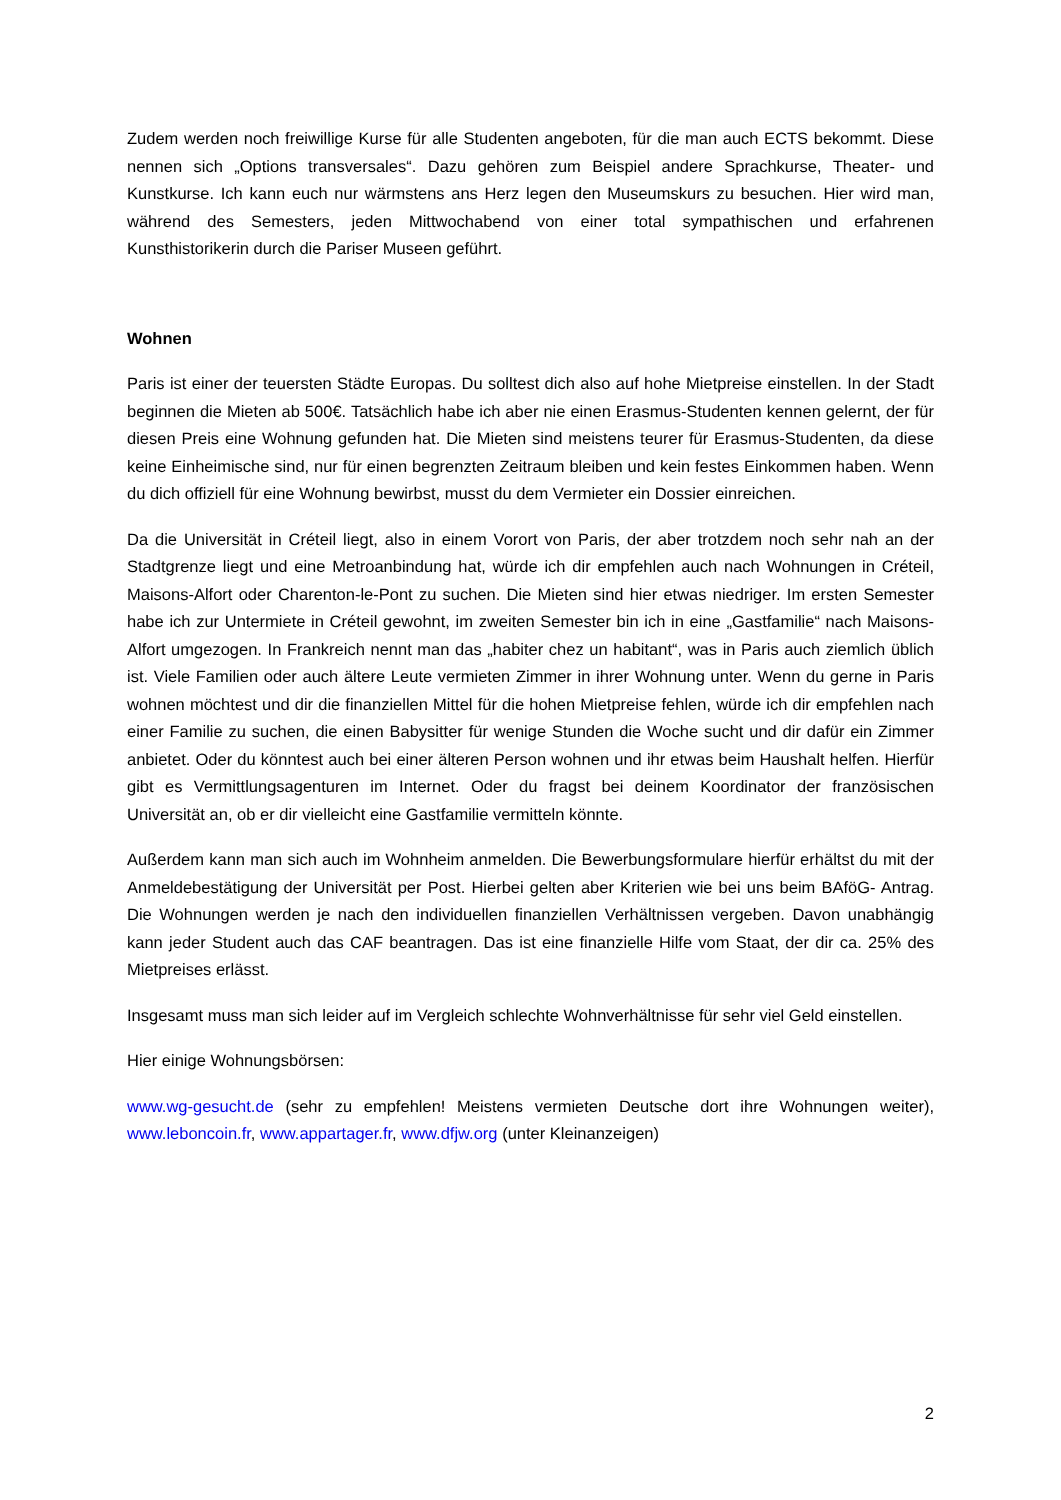Zudem werden noch freiwillige Kurse für alle Studenten angeboten, für die man auch ECTS bekommt. Diese nennen sich „Options transversales“. Dazu gehören zum Beispiel andere Sprachkurse, Theater- und Kunstkurse. Ich kann euch nur wärmstens ans Herz legen den Museumskurs zu besuchen. Hier wird man, während des Semesters, jeden Mittwochabend von einer total sympathischen und erfahrenen Kunsthistorikerin durch die Pariser Museen geführt.
Wohnen
Paris ist einer der teuersten Städte Europas. Du solltest dich also auf hohe Mietpreise einstellen. In der Stadt beginnen die Mieten ab 500€. Tatsächlich habe ich aber nie einen Erasmus-Studenten kennen gelernt, der für diesen Preis eine Wohnung gefunden hat. Die Mieten sind meistens teurer für Erasmus-Studenten, da diese keine Einheimische sind, nur für einen begrenzten Zeitraum bleiben und kein festes Einkommen haben. Wenn du dich offiziell für eine Wohnung bewirbst, musst du dem Vermieter ein Dossier einreichen.
Da die Universität in Créteil liegt, also in einem Vorort von Paris, der aber trotzdem noch sehr nah an der Stadtgrenze liegt und eine Metroanbindung hat, würde ich dir empfehlen auch nach Wohnungen in Créteil, Maisons-Alfort oder Charenton-le-Pont zu suchen. Die Mieten sind hier etwas niedriger. Im ersten Semester habe ich zur Untermiete in Créteil gewohnt, im zweiten Semester bin ich in eine „Gastfamilie“ nach Maisons-Alfort umgezogen. In Frankreich nennt man das „habiter chez un habitant“, was in Paris auch ziemlich üblich ist. Viele Familien oder auch ältere Leute vermieten Zimmer in ihrer Wohnung unter. Wenn du gerne in Paris wohnen möchtest und dir die finanziellen Mittel für die hohen Mietpreise fehlen, würde ich dir empfehlen nach einer Familie zu suchen, die einen Babysitter für wenige Stunden die Woche sucht und dir dafür ein Zimmer anbietet. Oder du könntest auch bei einer älteren Person wohnen und ihr etwas beim Haushalt helfen. Hierfür gibt es Vermittlungsagenturen im Internet. Oder du fragst bei deinem Koordinator der französischen Universität an, ob er dir vielleicht eine Gastfamilie vermitteln könnte.
Außerdem kann man sich auch im Wohnheim anmelden. Die Bewerbungsformulare hierfür erhältst du mit der Anmeldebestätigung der Universität per Post. Hierbei gelten aber Kriterien wie bei uns beim BAföG- Antrag. Die Wohnungen werden je nach den individuellen finanziellen Verhältnissen vergeben. Davon unabhängig kann jeder Student auch das CAF beantragen. Das ist eine finanzielle Hilfe vom Staat, der dir ca. 25% des Mietpreises erlässt.
Insgesamt muss man sich leider auf im Vergleich schlechte Wohnverhältnisse für sehr viel Geld einstellen.
Hier einige Wohnungsbörsen:
www.wg-gesucht.de (sehr zu empfehlen! Meistens vermieten Deutsche dort ihre Wohnungen weiter), www.leboncoin.fr, www.appartager.fr, www.dfjw.org (unter Kleinanzeigen)
2